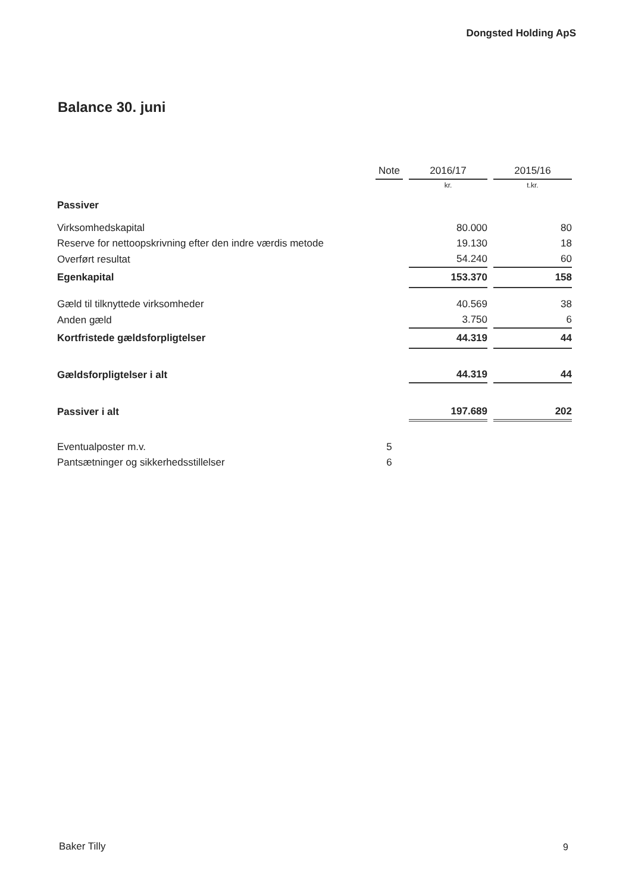Dongsted Holding ApS
Balance 30. juni
| | Note | | 2016/17 | | 2015/16 |
| | | | kr. | | t.kr. |
| Passiver | | | | | |
| Virksomhedskapital | | | 80.000 | | 80 |
| Reserve for nettoopskrivning efter den indre værdis metode | | | 19.130 | | 18 |
| Overført resultat | | | 54.240 | | 60 |
| Egenkapital | | | 153.370 | | 158 |
| Gæld til tilknyttede virksomheder | | | 40.569 | | 38 |
| Anden gæld | | | 3.750 | | 6 |
| Kortfristede gældsforpligtelser | | | 44.319 | | 44 |
| Gældsforpligtelser i alt | | | 44.319 | | 44 |
| Passiver i alt | | | 197.689 | | 202 |
| Eventualposter m.v. | 5 | | | | |
| Pantsætninger og sikkerhedsstillelser | 6 | | | | |
Baker Tilly 9